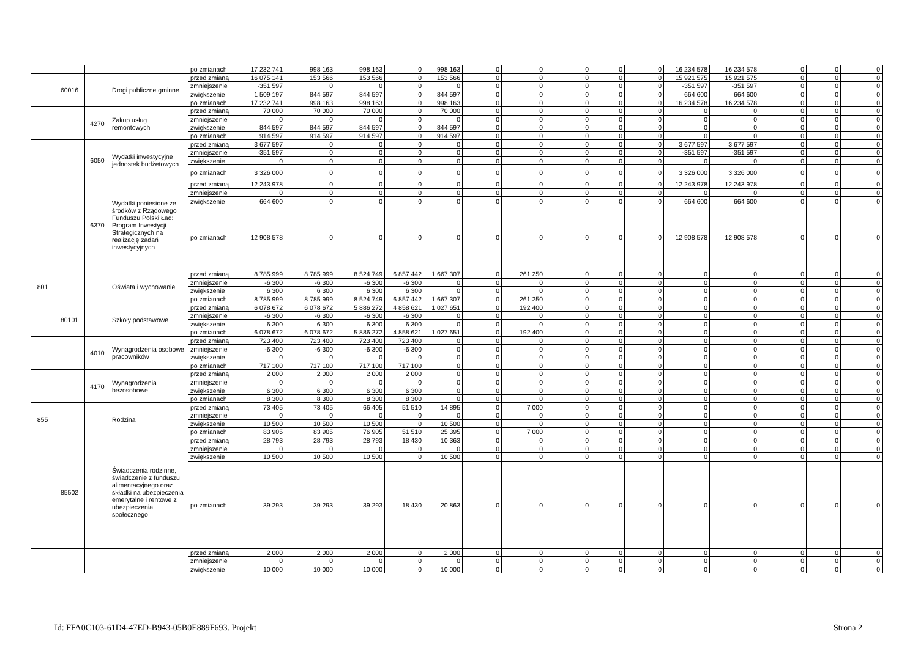| | | | | po zmianach | 17 232 741 | 998 163 | 998 163 | 0 | 998 163 | 0 | 0 | 0 | 0 | 0 | 16 234 578 | 16 234 578 | 0 | 0 | 0 |
| | 60016 | | Drogi publiczne gminne | przed zmianą | 16 075 141 | 153 566 | 153 566 | 0 | 153 566 | 0 | 0 | 0 | 0 | 0 | 15 921 575 | 15 921 575 | 0 | 0 | 0 |
| | | | | zmniejszenie | -351 597 | 0 | 0 | 0 | 0 | 0 | 0 | 0 | 0 | 0 | -351 597 | -351 597 | 0 | 0 | 0 |
| | | | | zwiększenie | 1 509 197 | 844 597 | 844 597 | 0 | 844 597 | 0 | 0 | 0 | 0 | 0 | 664 600 | 664 600 | 0 | 0 | 0 |
| | | | | po zmianach | 17 232 741 | 998 163 | 998 163 | 0 | 998 163 | 0 | 0 | 0 | 0 | 0 | 16 234 578 | 16 234 578 | 0 | 0 | 0 |
| | | 4270 | Zakup usług remontowych | przed zmianą | 70 000 | 70 000 | 70 000 | 0 | 70 000 | 0 | 0 | 0 | 0 | 0 | 0 | 0 | 0 | 0 | 0 |
| | | | | zmniejszenie | 0 | 0 | 0 | 0 | 0 | 0 | 0 | 0 | 0 | 0 | 0 | 0 | 0 | 0 | 0 |
| | | | | zwiększenie | 844 597 | 844 597 | 844 597 | 0 | 844 597 | 0 | 0 | 0 | 0 | 0 | 0 | 0 | 0 | 0 | 0 |
| | | | | po zmianach | 914 597 | 914 597 | 914 597 | 0 | 914 597 | 0 | 0 | 0 | 0 | 0 | 0 | 0 | 0 | 0 | 0 |
| | | 6050 | Wydatki inwestycyjne jednostek budżetowych | przed zmianą | 3 677 597 | 0 | 0 | 0 | 0 | 0 | 0 | 0 | 0 | 0 | 3 677 597 | 3 677 597 | 0 | 0 | 0 |
| | | | | zmniejszenie | -351 597 | 0 | 0 | 0 | 0 | 0 | 0 | 0 | 0 | 0 | -351 597 | -351 597 | 0 | 0 | 0 |
| | | | | zwiększenie | 0 | 0 | 0 | 0 | 0 | 0 | 0 | 0 | 0 | 0 | 0 | 0 | 0 | 0 | 0 |
| | | | | po zmianach | 3 326 000 | 0 | 0 | 0 | 0 | 0 | 0 | 0 | 0 | 0 | 3 326 000 | 3 326 000 | 0 | 0 | 0 |
| | | 6370 | Wydatki poniesione ze środków z Rządowego Funduszu Polski Ład: Program Inwestycji Strategicznych na realizację zadań inwestycyjnych | przed zmianą | 12 243 978 | 0 | 0 | 0 | 0 | 0 | 0 | 0 | 0 | 0 | 12 243 978 | 12 243 978 | 0 | 0 | 0 |
| | | | | zmniejszenie | 0 | 0 | 0 | 0 | 0 | 0 | 0 | 0 | 0 | 0 | 0 | 0 | 0 | 0 | 0 |
| | | | | zwiększenie | 664 600 | 0 | 0 | 0 | 0 | 0 | 0 | 0 | 0 | 0 | 664 600 | 664 600 | 0 | 0 | 0 |
| | | | | po zmianach | 12 908 578 | 0 | 0 | 0 | 0 | 0 | 0 | 0 | 0 | 0 | 12 908 578 | 12 908 578 | 0 | 0 | 0 |
| 801 | | | Oświata i wychowanie | przed zmianą | 8 785 999 | 8 785 999 | 8 524 749 | 6 857 442 | 1 667 307 | 0 | 261 250 | 0 | 0 | 0 | 0 | 0 | 0 | 0 | 0 |
| | | | | zmniejszenie | -6 300 | -6 300 | -6 300 | -6 300 | 0 | 0 | 0 | 0 | 0 | 0 | 0 | 0 | 0 | 0 | 0 |
| | | | | zwiększenie | 6 300 | 6 300 | 6 300 | 6 300 | 0 | 0 | 0 | 0 | 0 | 0 | 0 | 0 | 0 | 0 | 0 |
| | | | | po zmianach | 8 785 999 | 8 785 999 | 8 524 749 | 6 857 442 | 1 667 307 | 0 | 261 250 | 0 | 0 | 0 | 0 | 0 | 0 | 0 | 0 |
| | 80101 | | Szkoły podstawowe | przed zmianą | 6 078 672 | 6 078 672 | 5 886 272 | 4 858 621 | 1 027 651 | 0 | 192 400 | 0 | 0 | 0 | 0 | 0 | 0 | 0 | 0 |
| | | | | zmniejszenie | -6 300 | -6 300 | -6 300 | -6 300 | 0 | 0 | 0 | 0 | 0 | 0 | 0 | 0 | 0 | 0 | 0 |
| | | | | zwiększenie | 6 300 | 6 300 | 6 300 | 6 300 | 0 | 0 | 0 | 0 | 0 | 0 | 0 | 0 | 0 | 0 | 0 |
| | | | | po zmianach | 6 078 672 | 6 078 672 | 5 886 272 | 4 858 621 | 1 027 651 | 0 | 192 400 | 0 | 0 | 0 | 0 | 0 | 0 | 0 | 0 |
| | | 4010 | Wynagrodzenia osobowe pracowników | przed zmianą | 723 400 | 723 400 | 723 400 | 723 400 | 0 | 0 | 0 | 0 | 0 | 0 | 0 | 0 | 0 | 0 | 0 |
| | | | | zmniejszenie | -6 300 | -6 300 | -6 300 | -6 300 | 0 | 0 | 0 | 0 | 0 | 0 | 0 | 0 | 0 | 0 | 0 |
| | | | | zwiększenie | 0 | 0 | 0 | 0 | 0 | 0 | 0 | 0 | 0 | 0 | 0 | 0 | 0 | 0 | 0 |
| | | | | po zmianach | 717 100 | 717 100 | 717 100 | 717 100 | 0 | 0 | 0 | 0 | 0 | 0 | 0 | 0 | 0 | 0 | 0 |
| | | 4170 | Wynagrodzenia bezosobowe | przed zmianą | 2 000 | 2 000 | 2 000 | 2 000 | 0 | 0 | 0 | 0 | 0 | 0 | 0 | 0 | 0 | 0 | 0 |
| | | | | zmniejszenie | 0 | 0 | 0 | 0 | 0 | 0 | 0 | 0 | 0 | 0 | 0 | 0 | 0 | 0 | 0 |
| | | | | zwiększenie | 6 300 | 6 300 | 6 300 | 6 300 | 0 | 0 | 0 | 0 | 0 | 0 | 0 | 0 | 0 | 0 | 0 |
| | | | | po zmianach | 8 300 | 8 300 | 8 300 | 8 300 | 0 | 0 | 0 | 0 | 0 | 0 | 0 | 0 | 0 | 0 | 0 |
| 855 | | | Rodzina | przed zmianą | 73 405 | 73 405 | 66 405 | 51 510 | 14 895 | 0 | 7 000 | 0 | 0 | 0 | 0 | 0 | 0 | 0 | 0 |
| | | | | zmniejszenie | 0 | 0 | 0 | 0 | 0 | 0 | 0 | 0 | 0 | 0 | 0 | 0 | 0 | 0 | 0 |
| | | | | zwiększenie | 10 500 | 10 500 | 10 500 | 0 | 10 500 | 0 | 0 | 0 | 0 | 0 | 0 | 0 | 0 | 0 | 0 |
| | | | | po zmianach | 83 905 | 83 905 | 76 905 | 51 510 | 25 395 | 0 | 7 000 | 0 | 0 | 0 | 0 | 0 | 0 | 0 | 0 |
| | 85502 | | Świadczenia rodzinne, świadczenie z funduszu alimentacyjnego oraz składki na ubezpieczenia emerytalne i rentowe z ubezpieczenia społecznego | przed zmianą | 28 793 | 28 793 | 28 793 | 18 430 | 10 363 | 0 | 0 | 0 | 0 | 0 | 0 | 0 | 0 | 0 | 0 |
| | | | | zmniejszenie | 0 | 0 | 0 | 0 | 0 | 0 | 0 | 0 | 0 | 0 | 0 | 0 | 0 | 0 | 0 |
| | | | | zwiększenie | 10 500 | 10 500 | 10 500 | 0 | 10 500 | 0 | 0 | 0 | 0 | 0 | 0 | 0 | 0 | 0 | 0 |
| | | | | po zmianach | 39 293 | 39 293 | 39 293 | 18 430 | 20 863 | 0 | 0 | 0 | 0 | 0 | 0 | 0 | 0 | 0 | 0 |
| | | | | przed zmianą | 2 000 | 2 000 | 2 000 | 0 | 2 000 | 0 | 0 | 0 | 0 | 0 | 0 | 0 | 0 | 0 | 0 |
| | | | | zmniejszenie | 0 | 0 | 0 | 0 | 0 | 0 | 0 | 0 | 0 | 0 | 0 | 0 | 0 | 0 | 0 |
| | | | | zwiększenie | 10 000 | 10 000 | 10 000 | 0 | 10 000 | 0 | 0 | 0 | 0 | 0 | 0 | 0 | 0 | 0 | 0 |
Id: FFA0C103-61D4-47ED-B943-05B0E889F693. Projekt Strona 2